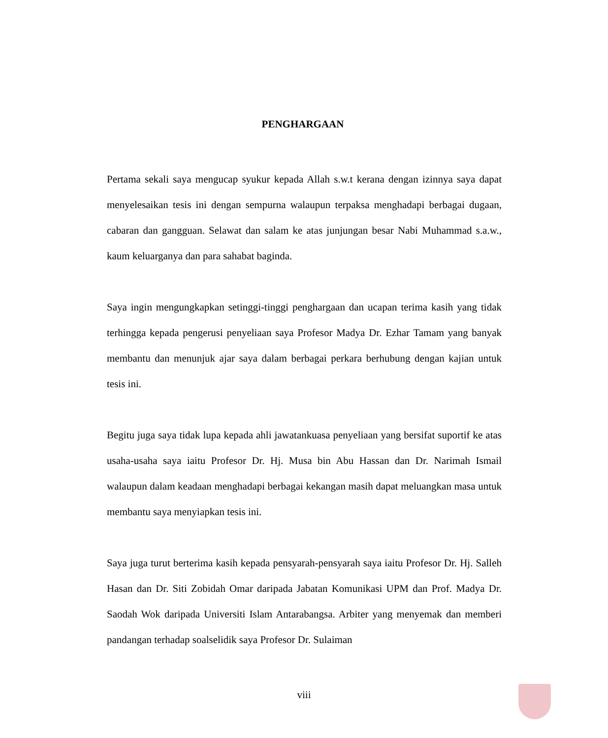PENGHARGAAN
Pertama sekali saya mengucap syukur kepada Allah s.w.t kerana dengan izinnya saya dapat menyelesaikan tesis ini dengan sempurna walaupun terpaksa menghadapi berbagai dugaan, cabaran dan gangguan. Selawat dan salam ke atas junjungan besar Nabi Muhammad s.a.w., kaum keluarganya dan para sahabat baginda.
Saya ingin mengungkapkan setinggi-tinggi penghargaan dan ucapan terima kasih yang tidak terhingga kepada pengerusi penyeliaan saya Profesor Madya Dr. Ezhar Tamam yang banyak membantu dan menunjuk ajar saya dalam berbagai perkara berhubung dengan kajian untuk tesis ini.
Begitu juga saya tidak lupa kepada ahli jawatankuasa penyeliaan yang bersifat suportif ke atas usaha-usaha saya iaitu Profesor Dr. Hj. Musa bin Abu Hassan dan Dr. Narimah Ismail walaupun dalam keadaan menghadapi berbagai kekangan masih dapat meluangkan masa untuk membantu saya menyiapkan tesis ini.
Saya juga turut berterima kasih kepada pensyarah-pensyarah saya iaitu Profesor Dr. Hj. Salleh Hasan dan Dr. Siti Zobidah Omar daripada Jabatan Komunikasi UPM dan Prof. Madya Dr. Saodah Wok daripada Universiti Islam Antarabangsa. Arbiter yang menyemak dan memberi pandangan terhadap soalselidik saya Profesor Dr. Sulaiman
viii